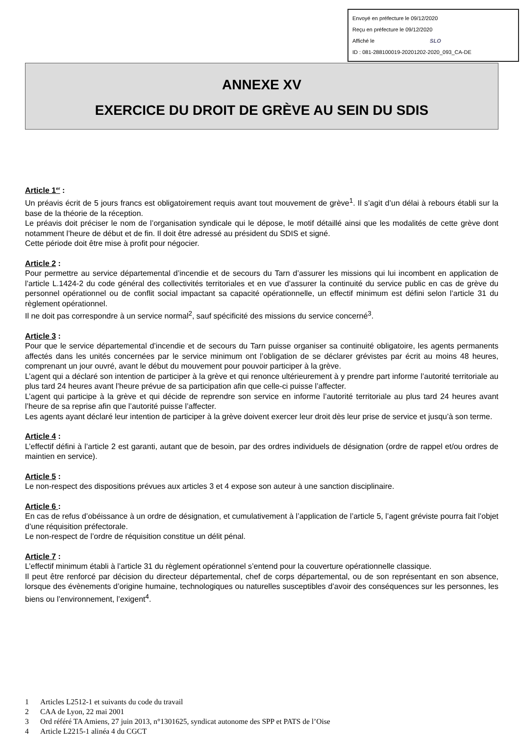Envoyé en préfecture le 09/12/2020
Reçu en préfecture le 09/12/2020
Affiché le SLO
ID : 081-288100019-20201202-2020_093_CA-DE
ANNEXE XV
EXERCICE DU DROIT DE GRÈVE AU SEIN DU SDIS
Article 1<sup>er</sup> :
Un préavis écrit de 5 jours francs est obligatoirement requis avant tout mouvement de grève<sup>1</sup>. Il s’agit d’un délai à rebours établi sur la base de la théorie de la réception.
Le préavis doit préciser le nom de l’organisation syndicale qui le dépose, le motif détaillé ainsi que les modalités de cette grève dont notamment l’heure de début et de fin. Il doit être adressé au président du SDIS et signé.
Cette période doit être mise à profit pour négocier.
Article 2 :
Pour permettre au service départemental d’incendie et de secours du Tarn d’assurer les missions qui lui incombent en application de l’article L.1424-2 du code général des collectivités territoriales et en vue d’assurer la continuité du service public en cas de grève du personnel opérationnel ou de conflit social impactant sa capacité opérationnelle, un effectif minimum est défini selon l’article 31 du règlement opérationnel.
Il ne doit pas correspondre à un service normal<sup>2</sup>, sauf spécificité des missions du service concerné<sup>3</sup>.
Article 3 :
Pour que le service départemental d’incendie et de secours du Tarn puisse organiser sa continuité obligatoire, les agents permanents affectés dans les unités concernées par le service minimum ont l’obligation de se déclarer grévistes par écrit au moins 48 heures, comprenant un jour ouvré, avant le début du mouvement pour pouvoir participer à la grève.
L’agent qui a déclaré son intention de participer à la grève et qui renonce ultérieurement à y prendre part informe l’autorité territoriale au plus tard 24 heures avant l’heure prévue de sa participation afin que celle-ci puisse l’affecter.
L’agent qui participe à la grève et qui décide de reprendre son service en informe l’autorité territoriale au plus tard 24 heures avant l’heure de sa reprise afin que l’autorité puisse l’affecter.
Les agents ayant déclaré leur intention de participer à la grève doivent exercer leur droit dès leur prise de service et jusqu’à son terme.
Article 4 :
L’effectif défini à l’article 2 est garanti, autant que de besoin, par des ordres individuels de désignation (ordre de rappel et/ou ordres de maintien en service).
Article 5 :
Le non-respect des dispositions prévues aux articles 3 et 4 expose son auteur à une sanction disciplinaire.
Article 6 :
En cas de refus d’obéissance à un ordre de désignation, et cumulativement à l’application de l’article 5, l’agent gréviste pourra fait l’objet d’une réquisition préfectorale.
Le non-respect de l’ordre de réquisition constitue un délit pénal.
Article 7 :
L’effectif minimum établi à l’article 31 du règlement opérationnel s’entend pour la couverture opérationnelle classique.
Il peut être renforcé par décision du directeur départemental, chef de corps départemental, ou de son représentant en son absence, lorsque des évènements d’origine humaine, technologiques ou naturelles susceptibles d’avoir des conséquences sur les personnes, les biens ou l’environnement, l’exigent<sup>4</sup>.
1 Articles L2512-1 et suivants du code du travail
2 CAA de Lyon, 22 mai 2001
3 Ord référé TA Amiens, 27 juin 2013, n°1301625, syndicat autonome des SPP et PATS de l’Oise
4 Article L2215-1 alinéa 4 du CGCT